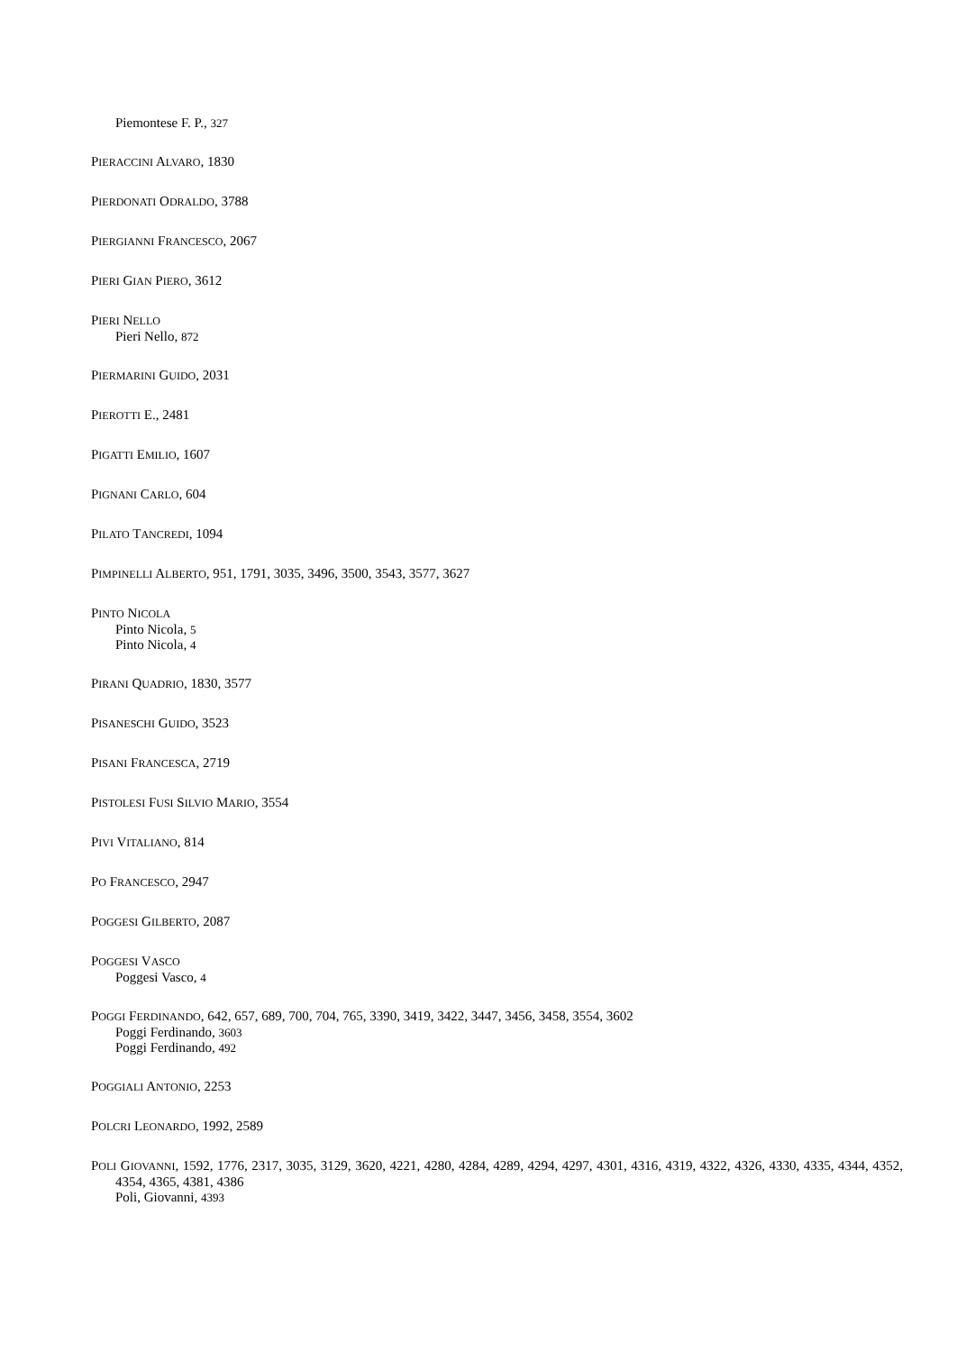Piemontese F. P., 327
PIERACCINI ALVARO, 1830
PIERDONATI ODRALDO, 3788
PIERGIANNI FRANCESCO, 2067
PIERI GIAN PIERO, 3612
PIERI NELLO
Pieri Nello, 872
PIERMARINI GUIDO, 2031
PIEROTTI E., 2481
PIGATTI EMILIO, 1607
PIGNANI CARLO, 604
PILATO TANCREDI, 1094
PIMPINELLI ALBERTO, 951, 1791, 3035, 3496, 3500, 3543, 3577, 3627
PINTO NICOLA
Pinto Nicola, 5
Pinto Nicola, 4
PIRANI QUADRIO, 1830, 3577
PISANESCHI GUIDO, 3523
PISANI FRANCESCA, 2719
PISTOLESI FUSI SILVIO MARIO, 3554
PIVI VITALIANO, 814
PO FRANCESCO, 2947
POGGESI GILBERTO, 2087
POGGESI VASCO
Poggesi Vasco, 4
POGGI FERDINANDO, 642, 657, 689, 700, 704, 765, 3390, 3419, 3422, 3447, 3456, 3458, 3554, 3602
Poggi Ferdinando, 3603
Poggi Ferdinando, 492
POGGIALI ANTONIO, 2253
POLCRI LEONARDO, 1992, 2589
POLI GIOVANNI, 1592, 1776, 2317, 3035, 3129, 3620, 4221, 4280, 4284, 4289, 4294, 4297, 4301, 4316, 4319, 4322, 4326, 4330, 4335, 4344, 4352, 4354, 4365, 4381, 4386
Poli, Giovanni, 4393